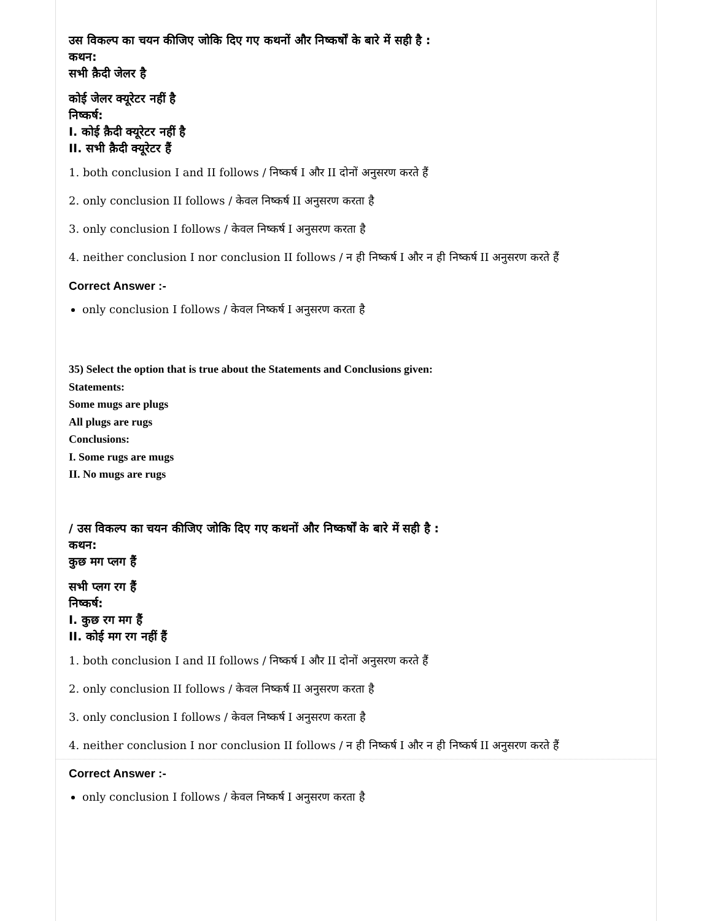उस विकल्प का चयन कीजिए जोकि दिए गए कथनों और निष्कर्षों के बारे में सही है :
कथन:
सभी क़ैदी जेलर है
कोई जेलर क्यूरेटर नहीं है
निष्कर्ष:
I. कोई क़ैदी क्यूरेटर नहीं है
II. सभी क़ैदी क्यूरेटर हैं
1. both conclusion I and II follows / निष्कर्ष I और II दोनों अनुसरण करते हैं
2. only conclusion II follows / केवल निष्कर्ष II अनुसरण करता है
3. only conclusion I follows / केवल निष्कर्ष I अनुसरण करता है
4. neither conclusion I nor conclusion II follows / न ही निष्कर्ष I और न ही निष्कर्ष II अनुसरण करते हैं
Correct Answer :-
only conclusion I follows / केवल निष्कर्ष I अनुसरण करता है
35) Select the option that is true about the Statements and Conclusions given:
Statements:
Some mugs are plugs
All plugs are rugs
Conclusions:
I. Some rugs are mugs
II. No mugs are rugs
/ उस विकल्प का चयन कीजिए जोकि दिए गए कथनों और निष्कर्षों के बारे में सही है :
कथन:
कुछ मग प्लग हैं
सभी प्लग रग हैं
निष्कर्ष:
I. कुछ रग मग हैं
II. कोई मग रग नहीं हैं
1. both conclusion I and II follows / निष्कर्ष I और II दोनों अनुसरण करते हैं
2. only conclusion II follows / केवल निष्कर्ष II अनुसरण करता है
3. only conclusion I follows / केवल निष्कर्ष I अनुसरण करता है
4. neither conclusion I nor conclusion II follows / न ही निष्कर्ष I और न ही निष्कर्ष II अनुसरण करते हैं
Correct Answer :-
only conclusion I follows / केवल निष्कर्ष I अनुसरण करता है